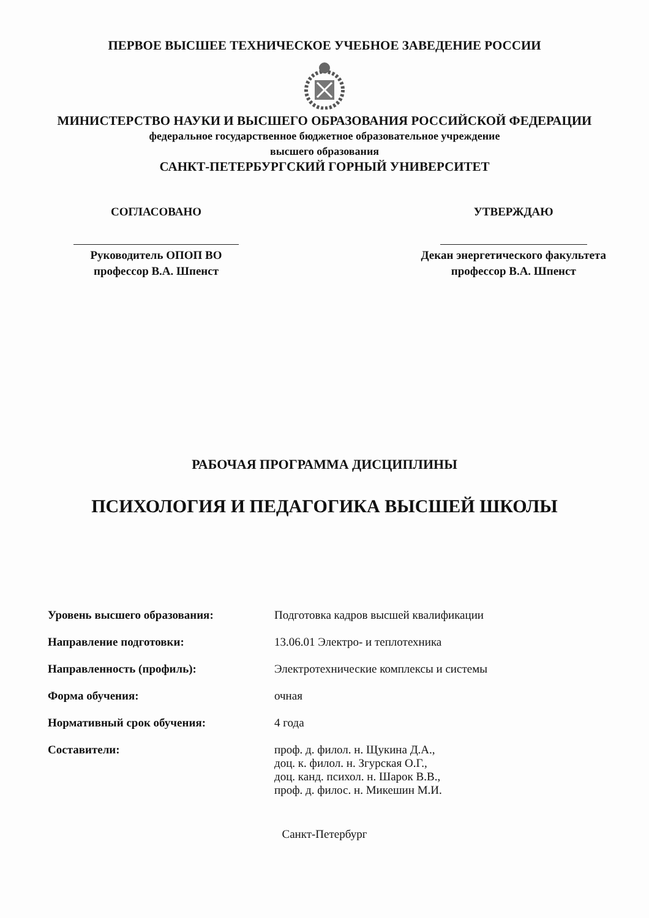ПЕРВОЕ ВЫСШЕЕ ТЕХНИЧЕСКОЕ УЧЕБНОЕ ЗАВЕДЕНИЕ РОССИИ
МИНИСТЕРСТВО НАУКИ И ВЫСШЕГО ОБРАЗОВАНИЯ РОССИЙСКОЙ ФЕДЕРАЦИИ
федеральное государственное бюджетное образовательное учреждение
высшего образования
САНКТ-ПЕТЕРБУРГСКИЙ ГОРНЫЙ УНИВЕРСИТЕТ
СОГЛАСОВАНО
Руководитель ОПОП ВО
профессор В.А. Шпенст
УТВЕРЖДАЮ
Декан энергетического факультета
профессор В.А. Шпенст
РАБОЧАЯ ПРОГРАММА ДИСЦИПЛИНЫ
ПСИХОЛОГИЯ И ПЕДАГОГИКА ВЫСШЕЙ ШКОЛЫ
| Уровень высшего образования: | Подготовка кадров высшей квалификации |
| Направление подготовки: | 13.06.01 Электро- и теплотехника |
| Направленность (профиль): | Электротехнические комплексы и системы |
| Форма обучения: | очная |
| Нормативный срок обучения: | 4 года |
| Составители: | проф. д. филол. н. Щукина Д.А., доц. к. филол. н. Згурская О.Г., доц. канд. психол. н. Шарок В.В., проф. д. филос. н. Микешин М.И. |
Санкт-Петербург